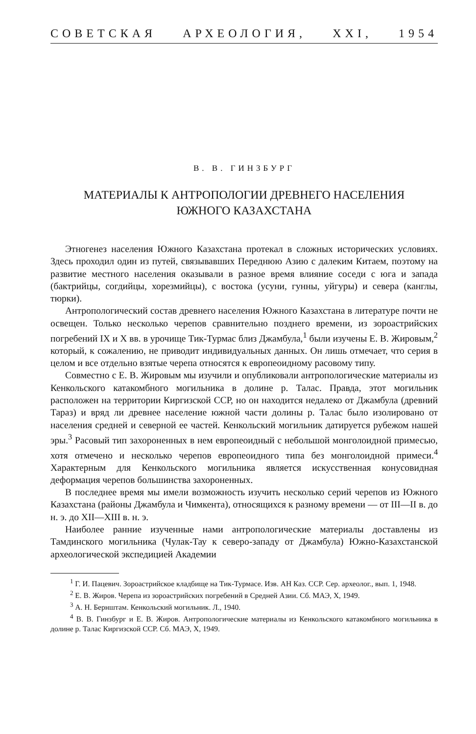СОВЕТСКАЯ АРХЕОЛОГИЯ, XXI, 1954
В. В. ГИНЗБУРГ
МАТЕРИАЛЫ К АНТРОПОЛОГИИ ДРЕВНЕГО НАСЕЛЕНИЯ
ЮЖНОГО КАЗАХСТАНА
Этногенез населения Южного Казахстана протекал в сложных исторических условиях. Здесь проходил один из путей, связывавших Переднюю Азию с далеким Китаем, поэтому на развитие местного населения оказывали в разное время влияние соседи с юга и запада (бактрийцы, согдийцы, хорезмийцы), с востока (усуни, гунны, уйгуры) и севера (канглы, тюрки).
Антропологический состав древнего населения Южного Казахстана в литературе почти не освещен. Только несколько черепов сравнительно позднего времени, из зороастрийских погребений IX и X вв. в урочище Тик-Турмас близ Джамбула,<sup>1</sup> были изучены Е. В. Жировым,<sup>2</sup> который, к сожалению, не приводит индивидуальных данных. Он лишь отмечает, что серия в целом и все отдельно взятые черепа относятся к европеоидному расовому типу.
Совместно с Е. В. Жировым мы изучили и опубликовали антропологические материалы из Кенкольского катакомбного могильника в долине р. Талас. Правда, этот могильник расположен на территории Киргизской ССР, но он находится недалеко от Джамбула (древний Тараз) и вряд ли древнее население южной части долины р. Талас было изолировано от населения средней и северной ее частей. Кенкольский могильник датируется рубежом нашей эры.<sup>3</sup> Расовый тип захороненных в нем европеоидный с небольшой монголоидной примесью, хотя отмечено и несколько черепов европеоидного типа без монголоидной примеси.<sup>4</sup> Характерным для Кенкольского могильника является искусственная конусовидная деформация черепов большинства захороненных.
В последнее время мы имели возможность изучить несколько серий черепов из Южного Казахстана (районы Джамбула и Чимкента), относящихся к разному времени — от III—II в. до н. э. до XII—XIII в. н. э.
Наиболее ранние изученные нами антропологические материалы доставлены из Тамдинского могильника (Чулак-Тау к северо-западу от Джамбула) Южно-Казахстанской археологической экспедицией Академии
<sup>1</sup> Г. И. Пацевич. Зороастрийское кладбище на Тик-Турмасе. Изв. АН Каз. ССР. Сер. археолог., вып. 1, 1948.
<sup>2</sup> Е. В. Жиров. Черепа из зороастрийских погребений в Средней Азии. Сб. МАЭ, X, 1949.
<sup>3</sup> А. Н. Бернштам. Кенкольский могильник. Л., 1940.
<sup>4</sup> В. В. Гинзбург и Е. В. Жиров. Антропологические материалы из Кенкольского катакомбного могильника в долине р. Талас Киргизской ССР. Сб. МАЭ, X, 1949.